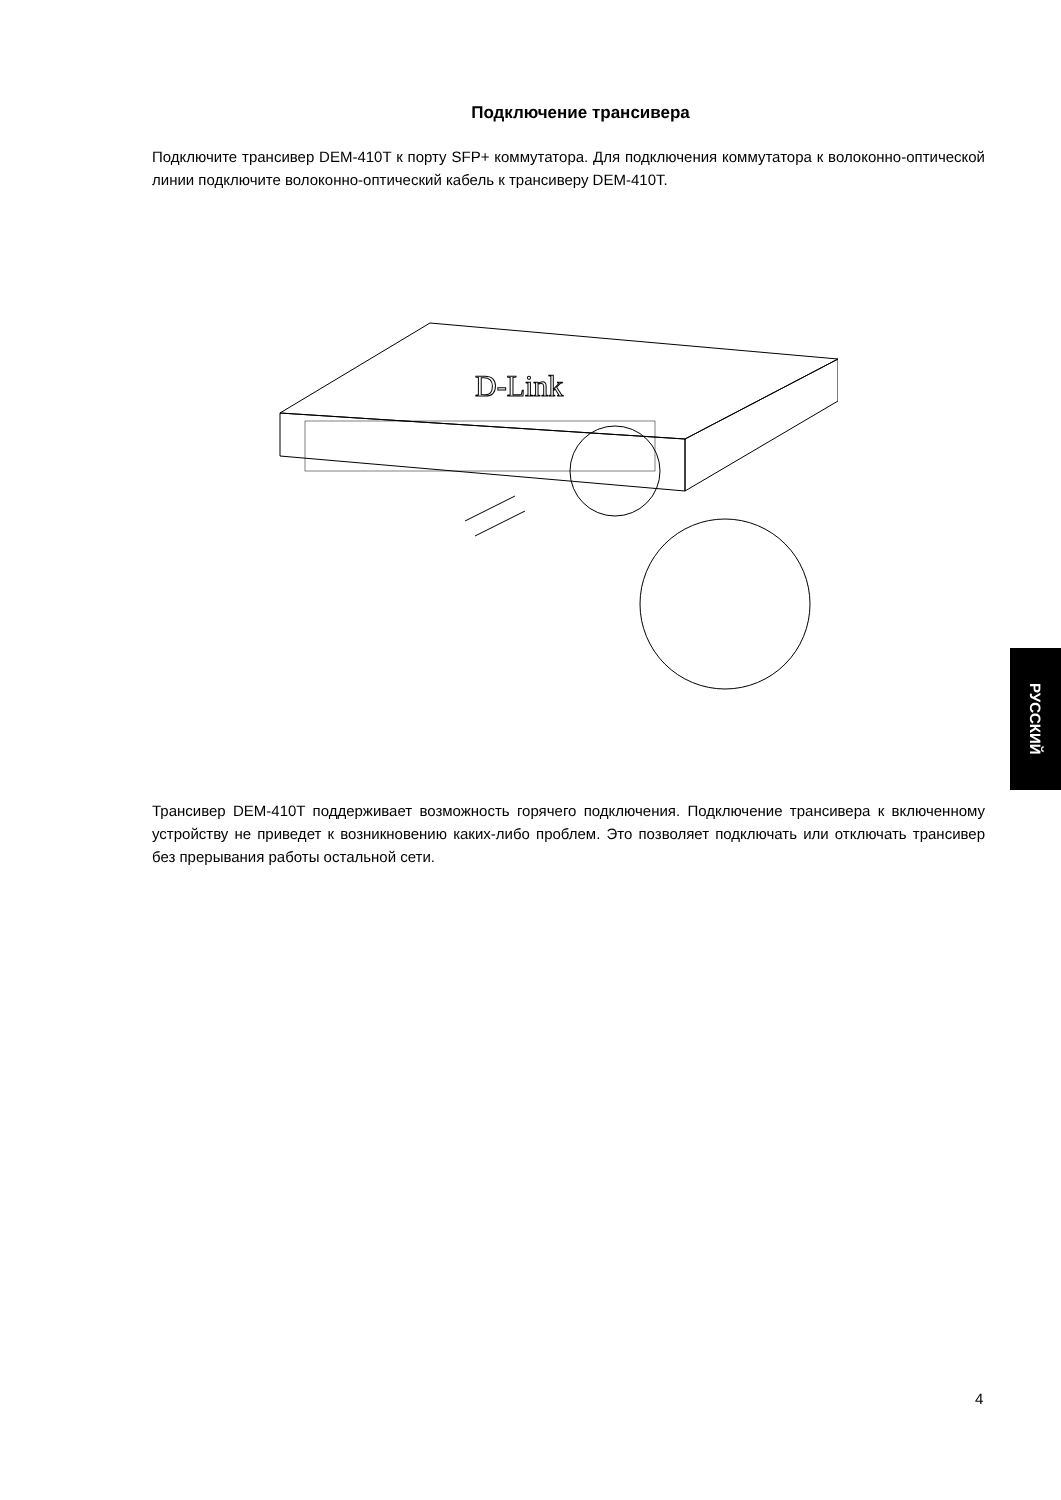Подключение трансивера
Подключите трансивер DEM-410T к порту SFP+ коммутатора. Для подключения коммутатора к волоконно-оптической линии подключите волоконно-оптический кабель к трансиверу DEM-410T.
D-Link
Трансивер DEM-410T поддерживает возможность горячего подключения. Подключение трансивера к включенному устройству не приведет к возникновению каких-либо проблем. Это позволяет подключать или отключать трансивер без прерывания работы остальной сети.
РУССКИЙ
4